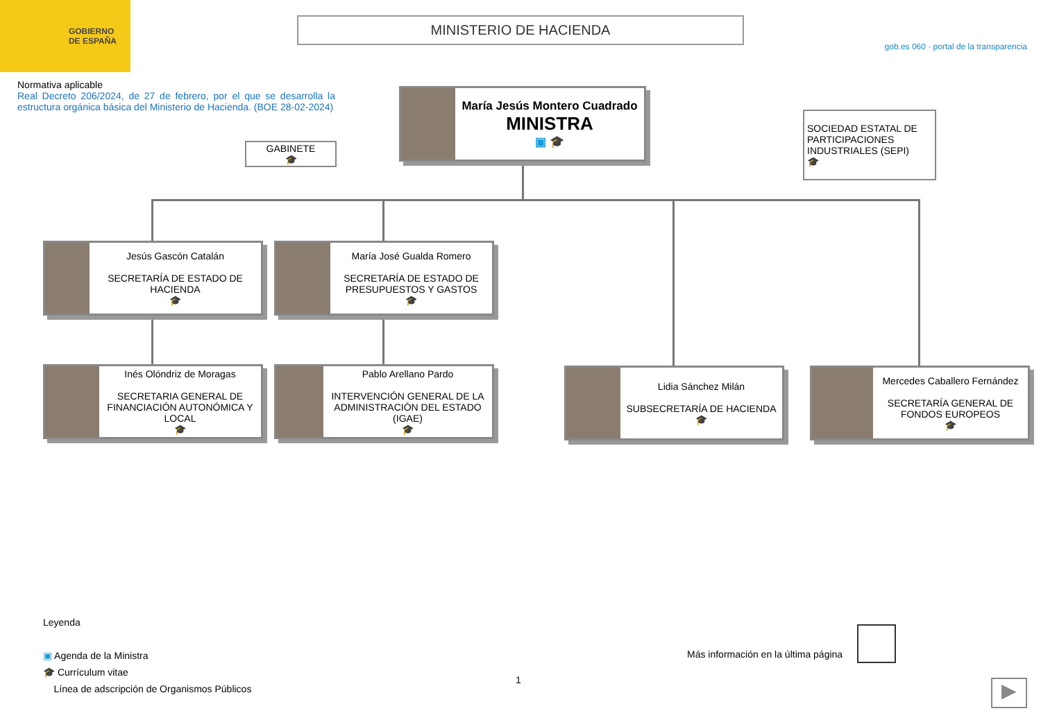GOBIERNO
DE ESPAÑA
MINISTERIO DE HACIENDA
gob.es 060 · portal de la transparencia
Normativa aplicable
Real Decreto 206/2024, de 27 de febrero, por el que se desarrolla la estructura orgánica básica del Ministerio de Hacienda. (BOE 28-02-2024)
María Jesús Montero Cuadrado
MINISTRA
▣ 🎓
GABINETE
🎓
SOCIEDAD ESTATAL DE PARTICIPACIONES INDUSTRIALES (SEPI)
🎓
Jesús Gascón Catalán
SECRETARÍA DE ESTADO DE HACIENDA
🎓
María José Gualda Romero
SECRETARÍA DE ESTADO DE PRESUPUESTOS Y GASTOS
🎓
Inés Olóndriz de Moragas
SECRETARIA GENERAL DE FINANCIACIÓN AUTONÓMICA Y LOCAL
🎓
Pablo Arellano Pardo
INTERVENCIÓN GENERAL DE LA ADMINISTRACIÓN DEL ESTADO (IGAE)
🎓
Lidia Sánchez Milán
SUBSECRETARÍA DE HACIENDA
🎓
Mercedes Caballero Fernández
SECRETARÍA GENERAL DE FONDOS EUROPEOS
🎓
Leyenda
▣ Agenda de la Ministra
🎓 Currículum vitae
Línea de adscripción de Organismos Públicos
Más información en la última página
1 ▶